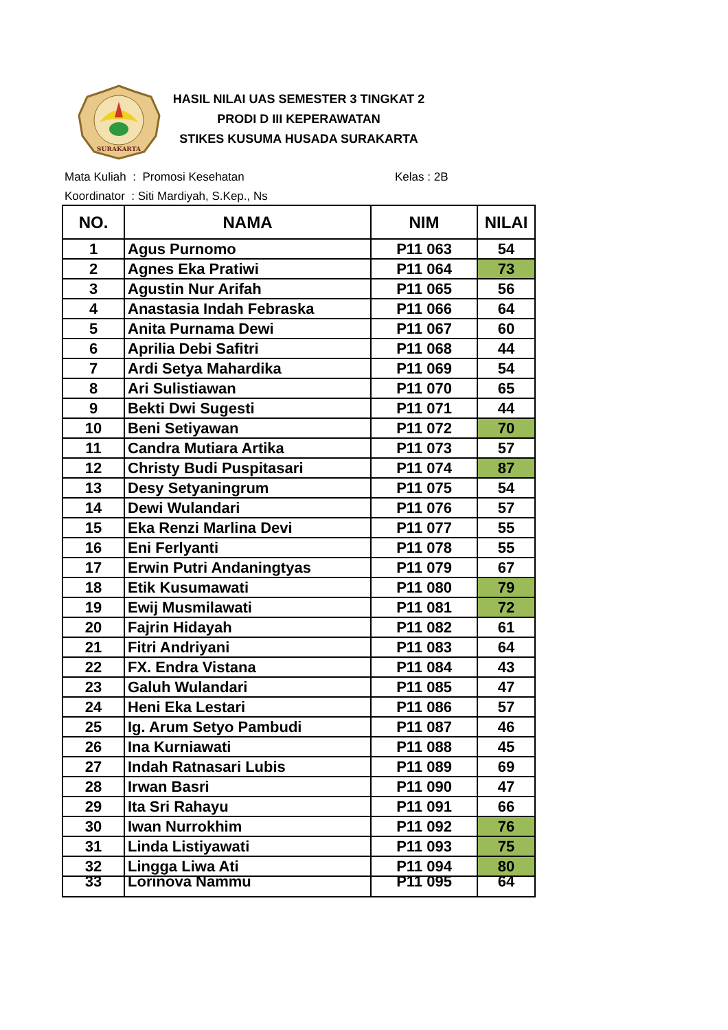SURAKARTA
HASIL NILAI UAS SEMESTER 3 TINGKAT 2
PRODI D III KEPERAWATAN
STIKES KUSUMA HUSADA SURAKARTA
Mata Kuliah : Promosi Kesehatan
Koordinator : Siti Mardiyah, S.Kep., Ns
Kelas : 2B
| NO. | NAMA | NIM | NILAI |
| --- | --- | --- | --- |
| 1 | Agus Purnomo | P11 063 | 54 |
| 2 | Agnes Eka Pratiwi | P11 064 | 73 |
| 3 | Agustin Nur Arifah | P11 065 | 56 |
| 4 | Anastasia Indah Febraska | P11 066 | 64 |
| 5 | Anita Purnama Dewi | P11 067 | 60 |
| 6 | Aprilia Debi Safitri | P11 068 | 44 |
| 7 | Ardi Setya Mahardika | P11 069 | 54 |
| 8 | Ari Sulistiawan | P11 070 | 65 |
| 9 | Bekti Dwi Sugesti | P11 071 | 44 |
| 10 | Beni Setiyawan | P11 072 | 70 |
| 11 | Candra Mutiara Artika | P11 073 | 57 |
| 12 | Christy Budi Puspitasari | P11 074 | 87 |
| 13 | Desy Setyaningrum | P11 075 | 54 |
| 14 | Dewi Wulandari | P11 076 | 57 |
| 15 | Eka Renzi Marlina Devi | P11 077 | 55 |
| 16 | Eni Ferlyanti | P11 078 | 55 |
| 17 | Erwin Putri Andaningtyas | P11 079 | 67 |
| 18 | Etik Kusumawati | P11 080 | 79 |
| 19 | Ewij Musmilawati | P11 081 | 72 |
| 20 | Fajrin Hidayah | P11 082 | 61 |
| 21 | Fitri Andriyani | P11 083 | 64 |
| 22 | FX. Endra Vistana | P11 084 | 43 |
| 23 | Galuh Wulandari | P11 085 | 47 |
| 24 | Heni Eka Lestari | P11 086 | 57 |
| 25 | Ig. Arum Setyo Pambudi | P11 087 | 46 |
| 26 | Ina Kurniawati | P11 088 | 45 |
| 27 | Indah Ratnasari Lubis | P11 089 | 69 |
| 28 | Irwan Basri | P11 090 | 47 |
| 29 | Ita Sri Rahayu | P11 091 | 66 |
| 30 | Iwan Nurrokhim | P11 092 | 76 |
| 31 | Linda Listiyawati | P11 093 | 75 |
| 32 | Lingga Liwa Ati | P11 094 | 80 |
| 33 | Lorinova Nammu | P11 095 | 64 |